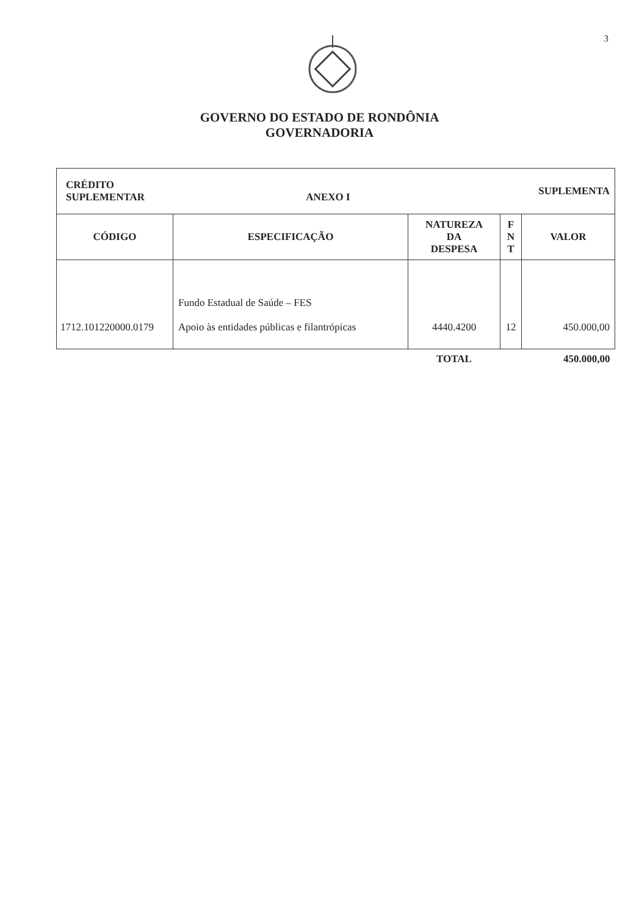3
GOVERNO DO ESTADO DE RONDÔNIA
GOVERNADORIA
| CRÉDITO SUPLEMENTAR ANEXO I | | SUPLEMENTA | | |
| CÓDIGO | ESPECIFICAÇÃO | NATUREZA DA DESPESA | F N T | VALOR |
| 1712.101220000.0179 | Fundo Estadual de Saúde – FES Apoio às entidades públicas e filantrópicas | 4440.4200 | 12 | 450.000,00 |
| | | TOTAL | | 450.000,00 |